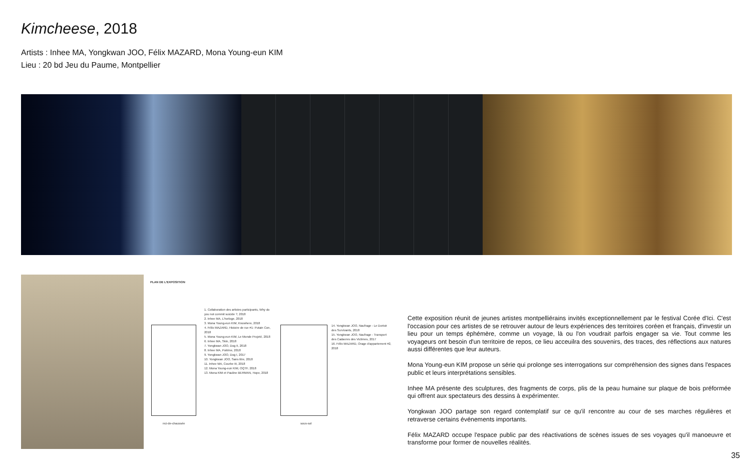Kimcheese, 2018
Artists : Inhee MA, Yongkwan JOO, Félix MAZARD, Mona Young-eun KIM
Lieu : 20 bd Jeu du Paume, Montpellier
PLAN DE L'EXPOSITION
rez-de-chaussée sous-sol
1. Collaboration des artistes participants, Why do you not commit suicide ?, 2018
2. Inhee MA, L'horloge, 2018
3. Mona Young-eun KIM, Knowhere, 2018
4. Félix MAZARD, Histoire de rue #1- Putain Con, 2018
5. Mona Young-eun KIM, Le Monde Projeté, 2018
6. Inhee MA, Skin, 2018
7. Yongkwan JOO, Dog II, 2018
8. Inhee MA, Poitrine, 2018
9. Yongkwan JOO, Dog I, 2017
10. Yongkwan JOO, Sans titre, 2018
11. Inhee MA, Courbe III, 2018
12. Mona Young-eun KIM, OQTF, 2018
13. Mona KIM et Pauline BERMAN, Hope, 2018
14. Yongkwan JOO, Naufrage - Le Dortoir des Survivants, 2018
15. Yongkwan JOO, Naufrage - Transport des Cadavres des Victimes, 2017
16. Félix MAZARD, Orage d'appartement #2, 2018
Cette exposition réunit de jeunes artistes montpelliérains invités exceptionnellement par le festival Corée d'Ici. C'est l'occasion pour ces artistes de se retrouver autour de leurs expériences des territoires coréen et français, d'investir un lieu pour un temps éphémère, comme un voyage, là ou l'on voudrait parfois engager sa vie. Tout comme les voyageurs ont besoin d'un territoire de repos, ce lieu acceuilra des souvenirs, des traces, des réflections aux natures aussi différentes que leur auteurs.
Mona Young-eun KIM propose un série qui prolonge ses interrogations sur compréhension des signes dans l'espaces public et leurs interprétations sensibles.
Inhee MA présente des sculptures, des fragments de corps, plis de la peau humaine sur plaque de bois préformée qui offrent aux spectateurs des dessins à expérimenter.
Yongkwan JOO partage son regard contemplatif sur ce qu'il rencontre au cour de ses marches régulières et retraverse certains événements importants.
Félix MAZARD occupe l'espace public par des réactivations de scènes issues de ses voyages qu'il manoeuvre et transforme pour former de nouvelles réalités.
35